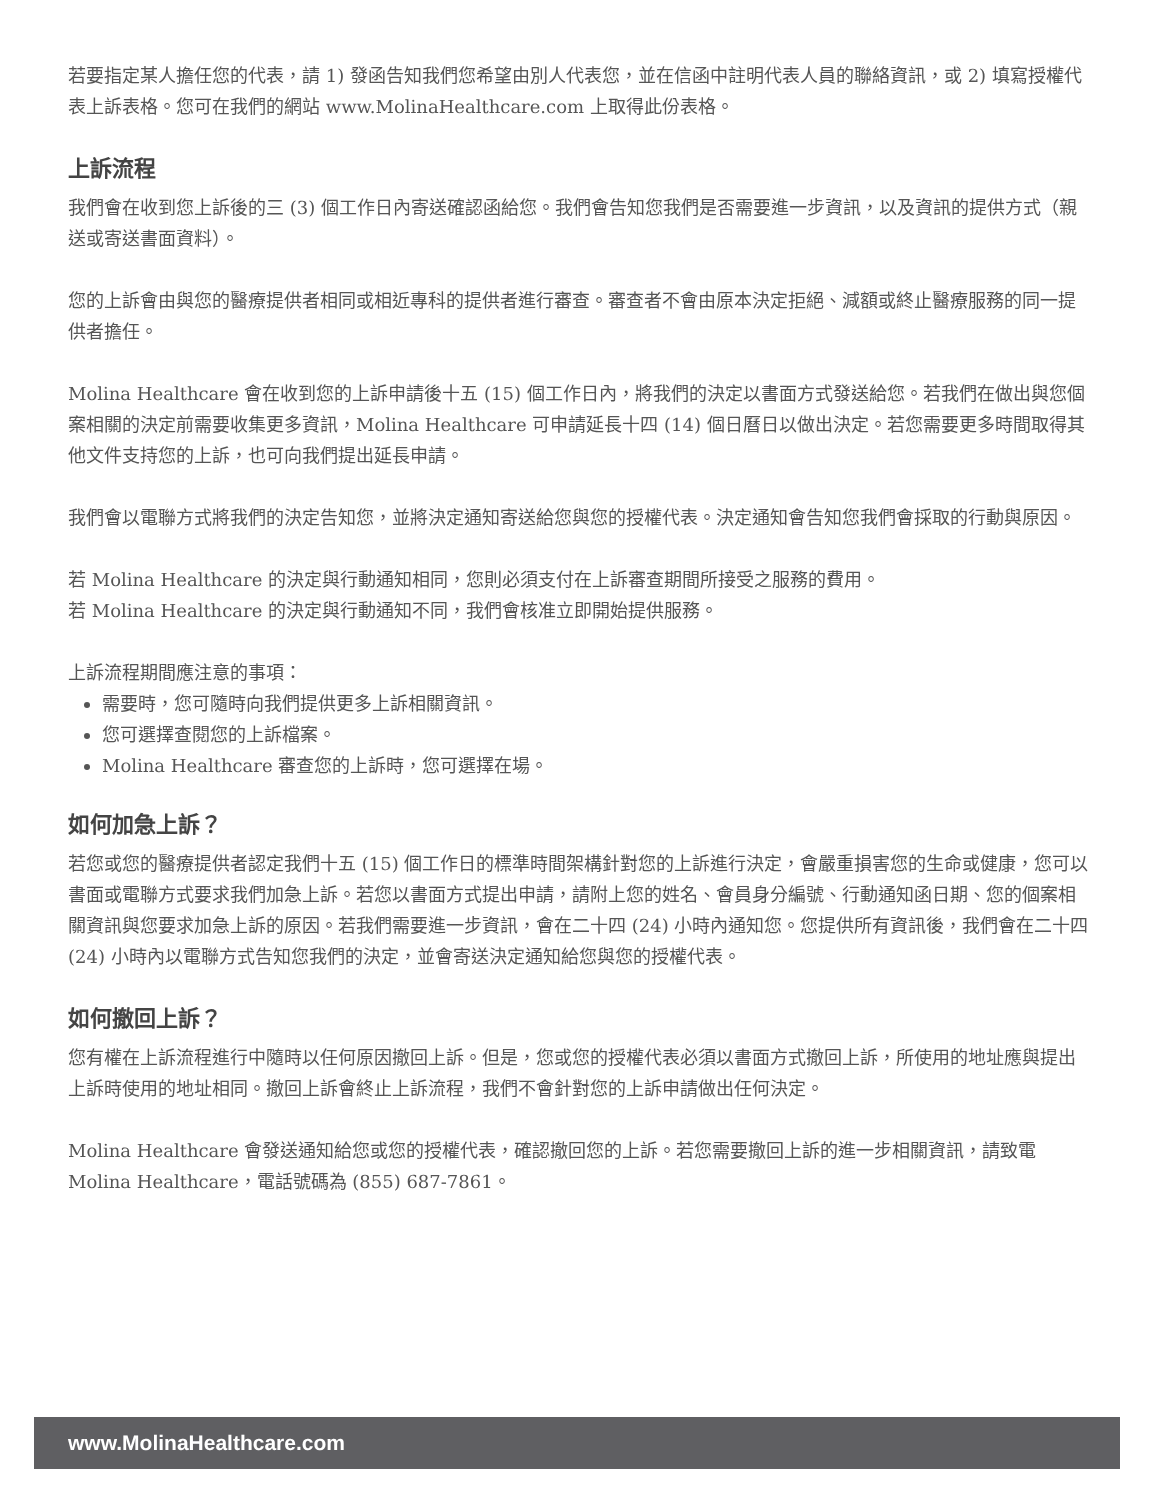若要指定某人擔任您的代表，請 1) 發函告知我們您希望由別人代表您，並在信函中註明代表人員的聯絡資訊，或 2) 填寫授權代表上訴表格。您可在我們的網站 www.MolinaHealthcare.com 上取得此份表格。
上訴流程
我們會在收到您上訴後的三 (3) 個工作日內寄送確認函給您。我們會告知您我們是否需要進一步資訊，以及資訊的提供方式（親送或寄送書面資料）。
您的上訴會由與您的醫療提供者相同或相近專科的提供者進行審查。審查者不會由原本決定拒絕、減額或終止醫療服務的同一提供者擔任。
Molina Healthcare 會在收到您的上訴申請後十五 (15) 個工作日內，將我們的決定以書面方式發送給您。若我們在做出與您個案相關的決定前需要收集更多資訊，Molina Healthcare 可申請延長十四 (14) 個日曆日以做出決定。若您需要更多時間取得其他文件支持您的上訴，也可向我們提出延長申請。
我們會以電聯方式將我們的決定告知您，並將決定通知寄送給您與您的授權代表。決定通知會告知您我們會採取的行動與原因。
若 Molina Healthcare 的決定與行動通知相同，您則必須支付在上訴審查期間所接受之服務的費用。
若 Molina Healthcare 的決定與行動通知不同，我們會核准立即開始提供服務。
上訴流程期間應注意的事項：
需要時，您可隨時向我們提供更多上訴相關資訊。
您可選擇查閱您的上訴檔案。
Molina Healthcare 審查您的上訴時，您可選擇在場。
如何加急上訴？
若您或您的醫療提供者認定我們十五 (15) 個工作日的標準時間架構針對您的上訴進行決定，會嚴重損害您的生命或健康，您可以書面或電聯方式要求我們加急上訴。若您以書面方式提出申請，請附上您的姓名、會員身分編號、行動通知函日期、您的個案相關資訊與您要求加急上訴的原因。若我們需要進一步資訊，會在二十四 (24) 小時內通知您。您提供所有資訊後，我們會在二十四 (24) 小時內以電聯方式告知您我們的決定，並會寄送決定通知給您與您的授權代表。
如何撤回上訴？
您有權在上訴流程進行中隨時以任何原因撤回上訴。但是，您或您的授權代表必須以書面方式撤回上訴，所使用的地址應與提出上訴時使用的地址相同。撤回上訴會終止上訴流程，我們不會針對您的上訴申請做出任何決定。
Molina Healthcare 會發送通知給您或您的授權代表，確認撤回您的上訴。若您需要撤回上訴的進一步相關資訊，請致電 Molina Healthcare，電話號碼為 (855) 687-7861。
www.MolinaHealthcare.com